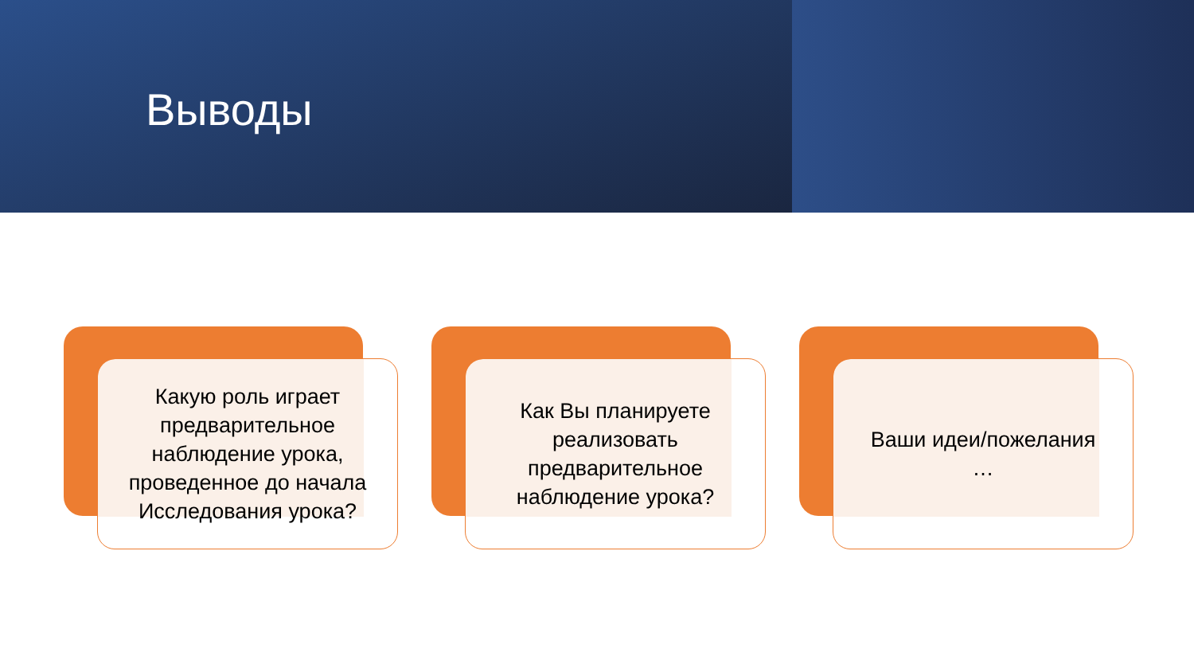Выводы
Какую роль играет предварительное наблюдение урока, проведенное до начала Исследования урока?
Как Вы планируете реализовать предварительное наблюдение урока?
Ваши идеи/пожелания
…